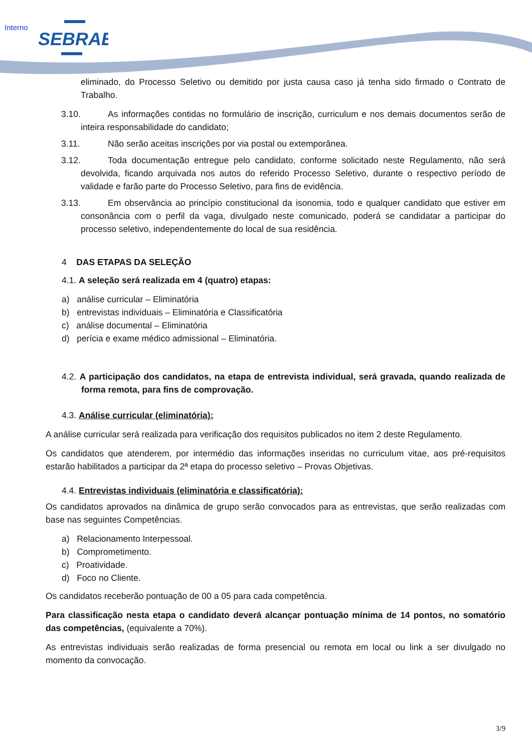Interno
SEBRAE
eliminado, do Processo Seletivo ou demitido por justa causa caso já tenha sido firmado o Contrato de Trabalho.
3.10. As informações contidas no formulário de inscrição, curriculum e nos demais documentos serão de inteira responsabilidade do candidato;
3.11. Não serão aceitas inscrições por via postal ou extemporânea.
3.12. Toda documentação entregue pelo candidato, conforme solicitado neste Regulamento, não será devolvida, ficando arquivada nos autos do referido Processo Seletivo, durante o respectivo período de validade e farão parte do Processo Seletivo, para fins de evidência.
3.13. Em observância ao princípio constitucional da isonomia, todo e qualquer candidato que estiver em consonância com o perfil da vaga, divulgado neste comunicado, poderá se candidatar a participar do processo seletivo, independentemente do local de sua residência.
4 DAS ETAPAS DA SELEÇÃO
4.1. A seleção será realizada em 4 (quatro) etapas:
a) análise curricular – Eliminatória
b) entrevistas individuais – Eliminatória e Classificatória
c) análise documental – Eliminatória
d) perícia e exame médico admissional – Eliminatória.
4.2. A participação dos candidatos, na etapa de entrevista individual, será gravada, quando realizada de forma remota, para fins de comprovação.
4.3. Análise curricular (eliminatória):
A análise curricular será realizada para verificação dos requisitos publicados no item 2 deste Regulamento.
Os candidatos que atenderem, por intermédio das informações inseridas no curriculum vitae, aos pré-requisitos estarão habilitados a participar da 2ª etapa do processo seletivo – Provas Objetivas.
4.4. Entrevistas individuais (eliminatória e classificatória):
Os candidatos aprovados na dinâmica de grupo serão convocados para as entrevistas, que serão realizadas com base nas seguintes Competências.
a) Relacionamento Interpessoal.
b) Comprometimento.
c) Proatividade.
d) Foco no Cliente.
Os candidatos receberão pontuação de 00 a 05 para cada competência.
Para classificação nesta etapa o candidato deverá alcançar pontuação mínima de 14 pontos, no somatório das competências, (equivalente a 70%).
As entrevistas individuais serão realizadas de forma presencial ou remota em local ou link a ser divulgado no momento da convocação.
3/9